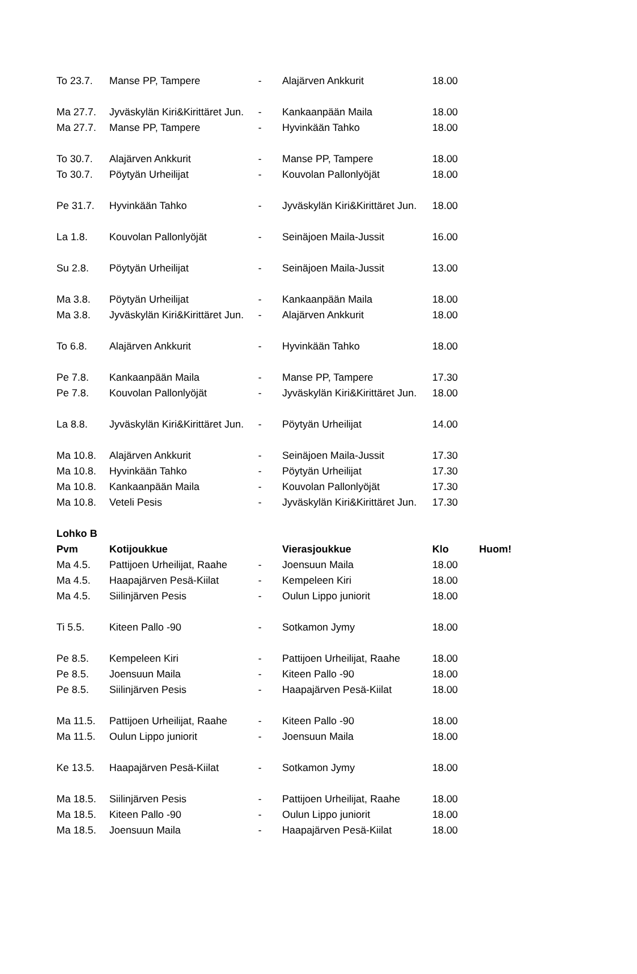| To 23.7. | Manse PP, Tampere | - | Alajärven Ankkurit | 18.00 | |
| Ma 27.7. | Jyväskylän Kiri&Kirittäret Jun. | - | Kankaanpään Maila | 18.00 | |
| Ma 27.7. | Manse PP, Tampere | - | Hyvinkään Tahko | 18.00 | |
| To 30.7. | Alajärven Ankkurit | - | Manse PP, Tampere | 18.00 | |
| To 30.7. | Pöytyän Urheilijat | - | Kouvolan Pallonlyöjät | 18.00 | |
| Pe 31.7. | Hyvinkään Tahko | - | Jyväskylän Kiri&Kirittäret Jun. | 18.00 | |
| La 1.8. | Kouvolan Pallonlyöjät | - | Seinäjoen Maila-Jussit | 16.00 | |
| Su 2.8. | Pöytyän Urheilijat | - | Seinäjoen Maila-Jussit | 13.00 | |
| Ma 3.8. | Pöytyän Urheilijat | - | Kankaanpään Maila | 18.00 | |
| Ma 3.8. | Jyväskylän Kiri&Kirittäret Jun. | - | Alajärven Ankkurit | 18.00 | |
| To 6.8. | Alajärven Ankkurit | - | Hyvinkään Tahko | 18.00 | |
| Pe 7.8. | Kankaanpään Maila | - | Manse PP, Tampere | 17.30 | |
| Pe 7.8. | Kouvolan Pallonlyöjät | - | Jyväskylän Kiri&Kirittäret Jun. | 18.00 | |
| La 8.8. | Jyväskylän Kiri&Kirittäret Jun. | - | Pöytyän Urheilijat | 14.00 | |
| Ma 10.8. | Alajärven Ankkurit | - | Seinäjoen Maila-Jussit | 17.30 | |
| Ma 10.8. | Hyvinkään Tahko | - | Pöytyän Urheilijat | 17.30 | |
| Ma 10.8. | Kankaanpään Maila | - | Kouvolan Pallonlyöjät | 17.30 | |
| Ma 10.8. | Veteli Pesis | - | Jyväskylän Kiri&Kirittäret Jun. | 17.30 | |
| Lohko B | | | | | |
| Pvm | Kotijoukkue | | Vierasjoukkue | Klo | Huom! |
| Ma 4.5. | Pattijoen Urheilijat, Raahe | - | Joensuun Maila | 18.00 | |
| Ma 4.5. | Haapajärven Pesä-Kiilat | - | Kempeleen Kiri | 18.00 | |
| Ma 4.5. | Siilinjärven Pesis | - | Oulun Lippo juniorit | 18.00 | |
| Ti 5.5. | Kiteen Pallo -90 | - | Sotkamon Jymy | 18.00 | |
| Pe 8.5. | Kempeleen Kiri | - | Pattijoen Urheilijat, Raahe | 18.00 | |
| Pe 8.5. | Joensuun Maila | - | Kiteen Pallo -90 | 18.00 | |
| Pe 8.5. | Siilinjärven Pesis | - | Haapajärven Pesä-Kiilat | 18.00 | |
| Ma 11.5. | Pattijoen Urheilijat, Raahe | - | Kiteen Pallo -90 | 18.00 | |
| Ma 11.5. | Oulun Lippo juniorit | - | Joensuun Maila | 18.00 | |
| Ke 13.5. | Haapajärven Pesä-Kiilat | - | Sotkamon Jymy | 18.00 | |
| Ma 18.5. | Siilinjärven Pesis | - | Pattijoen Urheilijat, Raahe | 18.00 | |
| Ma 18.5. | Kiteen Pallo -90 | - | Oulun Lippo juniorit | 18.00 | |
| Ma 18.5. | Joensuun Maila | - | Haapajärven Pesä-Kiilat | 18.00 | |